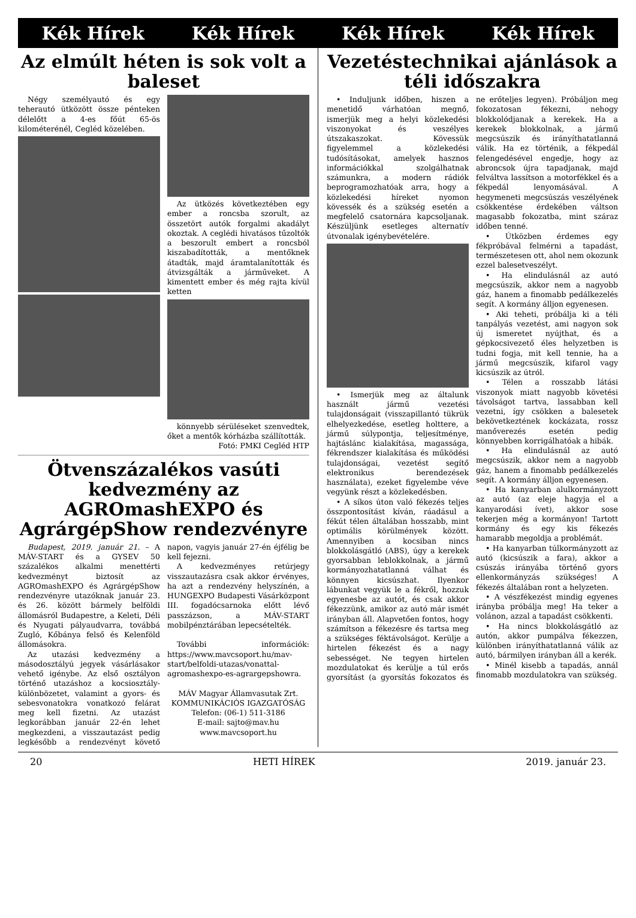Kék Hírek Kék Hírek Kék Hírek Kék Hírek
Az elmúlt héten is sok volt a baleset
Négy személyautó és egy teherautó ütközött össze pénteken délelőtt a 4-es főút 65-ös kilométerénél, Cegléd közelében.
Az ütközés következtében egy ember a roncsba szorult, az összetört autók forgalmi akadályt okoztak. A ceglédi hivatásos tűzoltók a beszorult embert a roncsból kiszabadították, a mentőknek átadták, majd áramtalanították és átvizsgálták a járműveket. A kimentett ember és még rajta kívül ketten
könnyebb sérüléseket szenvedtek, őket a mentők kórházba szállították.
Fotó: PMKI Cegléd HTP
Ötvenszázalékos vasúti kedvezmény az AGROmashEXPO és AgrárgépShow rendezvényre
Budapest, 2019. január 21. – A MÁV-START és a GYSEV 50 százalékos alkalmi menettérti kedvezményt biztosít az AGROmashEXPO és AgrárgépShow rendezvényre utazóknak január 23. és 26. között bármely belföldi állomásról Budapestre, a Keleti, Déli és Nyugati pályaudvarra, továbbá Zugló, Kőbánya felső és Kelenföld állomásokra.
Az utazási kedvezmény a másodosztályú jegyek vásárlásakor vehető igénybe. Az első osztályon történő utazáshoz a kocsiosztály-különbözetet, valamint a gyors- és sebesvonatokra vonatkozó felárat meg kell fizetni. Az utazást legkorábban január 22-én lehet megkezdeni, a visszautazást pedig legkésőbb a rendezvényt követő napon, vagyis január 27-én éjfélig be kell fejezni.
A kedvezményes retúrjegy visszautazásra csak akkor érvényes, ha azt a rendezvény helyszínén, a HUNGEXPO Budapesti Vásárközpont III. fogadócsarnoka előtt lévő passzázson, a MÁV-START mobilpénztárában lepecsételték.
További információk: https://www.mavcsoport.hu/mav-start/belfoldi-utazas/vonattal-agromashexpo-es-agrargepshowra.
MÁV Magyar Államvasutak Zrt.
KOMMUNIKÁCIÓS IGAZGATÓSÁG
Telefon: (06-1) 511-3186
E-mail: sajto@mav.hu
www.mavcsoport.hu
Vezetéstechnikai ajánlások a téli időszakra
• Induljunk időben, hiszen a menetidő várhatóan megnő, ismerjük meg a helyi közlekedési viszonyokat és veszélyes útszakaszokat. Kövessük figyelemmel a közlekedési tudósításokat, amelyek hasznos információkkal szolgálhatnak számunkra, a modern rádiók beprogramozhatóak arra, hogy a közlekedési híreket nyomon kövessék és a szükség esetén a megfelelő csatornára kapcsoljanak. Készüljünk esetleges alternatív útvonalak igénybevételére.
• Ismerjük meg az általunk használt jármű vezetési tulajdonságait (visszapillantó tükrük elhelyezkedése, esetleg holttere, a jármű súlypontja, teljesítménye, hajtáslánc kialakítása, magassága, fékrendszer kialakítása és működési tulajdonságai, vezetést segítő elektronikus berendezések használata), ezeket figyelembe véve vegyünk részt a közlekedésben.
• A síkos úton való fékezés teljes összpontosítást kíván, ráadásul a fékút télen általában hosszabb, mint optimális körülmények között. Amennyiben a kocsiban nincs blokkolásgátló (ABS), úgy a kerekek gyorsabban leblokkolnak, a jármű kormányozhatatlanná válhat és könnyen kicsúszhat. Ilyenkor lábunkat vegyük le a fékről, hozzuk egyenesbe az autót, és csak akkor fékezzünk, amikor az autó már ismét irányban áll. Alapvetően fontos, hogy számítson a fékezésre és tartsa meg a szükséges féktávolságot. Kerülje a hirtelen fékezést és a nagy sebességet. Ne tegyen hirtelen mozdulatokat és kerülje a túl erős gyorsítást (a gyorsítás fokozatos és ne erőteljes legyen). Próbáljon meg fokozatosan fékezni, nehogy blokkolódjanak a kerekek. Ha a kerekek blokkolnak, a jármű megcsúszik és irányíthatatlanná válik. Ha ez történik, a fékpedál felengedésével engedje, hogy az abroncsok újra tapadjanak, majd felváltva lassítson a motorfékkel és a fékpedál lenyomásával. A hegymeneti megcsúszás veszélyének csökkentése érdekében váltson magasabb fokozatba, mint száraz időben tenné.
• Útközben érdemes egy fékpróbával felmérni a tapadást, természetesen ott, ahol nem okozunk ezzel balesetveszélyt.
• Ha elindulásnál az autó megcsúszik, akkor nem a nagyobb gáz, hanem a finomabb pedálkezelés segít. A kormány álljon egyenesen.
• Aki teheti, próbálja ki a téli tanpályás vezetést, ami nagyon sok új ismeretet nyújthat, és a gépkocsivezető éles helyzetben is tudni fogja, mit kell tennie, ha a jármű megcsúszik, kifarol vagy kicsúszik az útról.
• Télen a rosszabb látási viszonyok miatt nagyobb követési távolságot tartva, lassabban kell vezetni, így csökken a balesetek bekövetkeztének kockázata, rossz manőverezés esetén pedig könnyebben korrigálhatóak a hibák.
• Ha elindulásnál az autó megcsúszik, akkor nem a nagyobb gáz, hanem a finomabb pedálkezelés segít. A kormány álljon egyenesen.
• Ha kanyarban alulkormányzott az autó (az eleje hagyja el a kanyarodási ívet), akkor sose tekerjen még a kormányon! Tartott kormány és egy kis fékezés hamarabb megoldja a problémát.
• Ha kanyarban túlkormányzott az autó (kicsúszik a fara), akkor a csúszás irányába történő gyors ellenkormányzás szükséges! A fékezés általában ront a helyzeten.
• A vészfékezést mindig egyenes irányba próbálja meg! Ha teker a volánon, azzal a tapadást csökkenti.
• Ha nincs blokkolásgátló az autón, akkor pumpálva fékezzen, különben irányíthatatlanná válik az autó, bármilyen irányban áll a kerék.
• Minél kisebb a tapadás, annál finomabb mozdulatokra van szükség.
20 HETI HÍREK 2019. január 23.